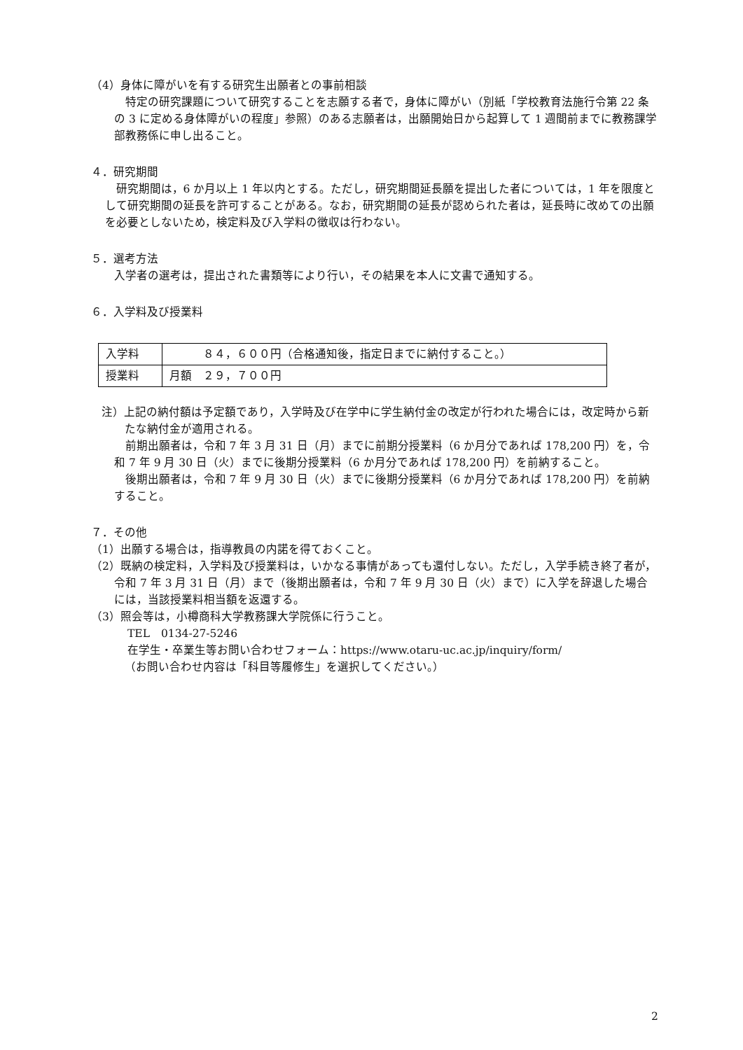（4）身体に障がいを有する研究生出願者との事前相談
特定の研究課題について研究することを志願する者で，身体に障がい（別紙「学校教育法施行令第 22 条の 3 に定める身体障がいの程度」参照）のある志願者は，出願開始日から起算して 1 週間前までに教務課学部教務係に申し出ること。
４．研究期間
研究期間は，6 か月以上 1 年以内とする。ただし，研究期間延長願を提出した者については，1 年を限度として研究期間の延長を許可することがある。なお，研究期間の延長が認められた者は，延長時に改めての出願を必要としないため，検定料及び入学料の徴収は行わない。
５．選考方法
入学者の選考は，提出された書類等により行い，その結果を本人に文書で通知する。
６．入学料及び授業料
| 入学料 | ８４，６００円（合格通知後，指定日までに納付すること。） |
| 授業料 | 月額 ２９，７００円 |
注）上記の納付額は予定額であり，入学時及び在学中に学生納付金の改定が行われた場合には，改定時から新たな納付金が適用される。
前期出願者は，令和 7 年 3 月 31 日（月）までに前期分授業料（6 か月分であれば 178,200 円）を，令和 7 年 9 月 30 日（火）までに後期分授業料（6 か月分であれば 178,200 円）を前納すること。
後期出願者は，令和 7 年 9 月 30 日（火）までに後期分授業料（6 か月分であれば 178,200 円）を前納すること。
７．その他
（1）出願する場合は，指導教員の内諾を得ておくこと。
（2）既納の検定料，入学料及び授業料は，いかなる事情があっても還付しない。ただし，入学手続き終了者が，令和 7 年 3 月 31 日（月）まで（後期出願者は，令和 7 年 9 月 30 日（火）まで）に入学を辞退した場合には，当該授業料相当額を返還する。
（3）照会等は，小樽商科大学教務課大学院係に行うこと。
TEL　0134-27-5246
在学生・卒業生等お問い合わせフォーム：https://www.otaru-uc.ac.jp/inquiry/form/
（お問い合わせ内容は「科目等履修生」を選択してください。）
2